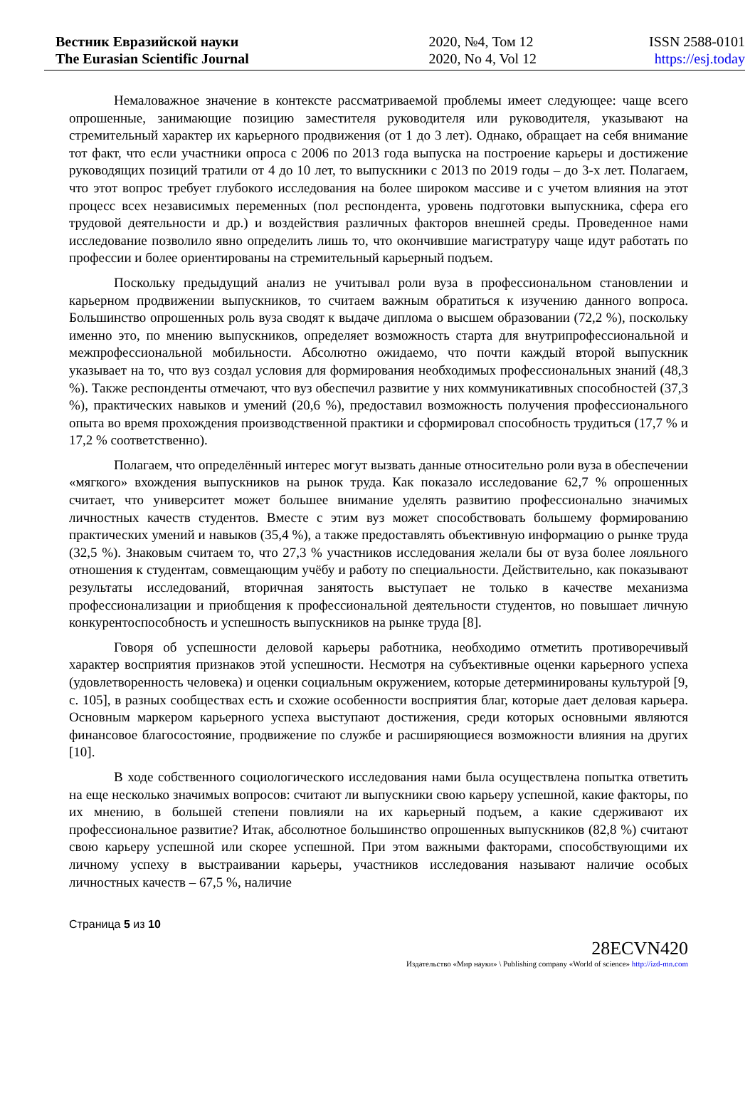Вестник Евразийской науки
The Eurasian Scientific Journal
2020, №4, Том 12
2020, No 4, Vol 12
ISSN 2588-0101
https://esj.today
Немаловажное значение в контексте рассматриваемой проблемы имеет следующее: чаще всего опрошенные, занимающие позицию заместителя руководителя или руководителя, указывают на стремительный характер их карьерного продвижения (от 1 до 3 лет). Однако, обращает на себя внимание тот факт, что если участники опроса с 2006 по 2013 года выпуска на построение карьеры и достижение руководящих позиций тратили от 4 до 10 лет, то выпускники с 2013 по 2019 годы – до 3-х лет. Полагаем, что этот вопрос требует глубокого исследования на более широком массиве и с учетом влияния на этот процесс всех независимых переменных (пол респондента, уровень подготовки выпускника, сфера его трудовой деятельности и др.) и воздействия различных факторов внешней среды. Проведенное нами исследование позволило явно определить лишь то, что окончившие магистратуру чаще идут работать по профессии и более ориентированы на стремительный карьерный подъем.
Поскольку предыдущий анализ не учитывал роли вуза в профессиональном становлении и карьерном продвижении выпускников, то считаем важным обратиться к изучению данного вопроса. Большинство опрошенных роль вуза сводят к выдаче диплома о высшем образовании (72,2 %), поскольку именно это, по мнению выпускников, определяет возможность старта для внутрипрофессиональной и межпрофессиональной мобильности. Абсолютно ожидаемо, что почти каждый второй выпускник указывает на то, что вуз создал условия для формирования необходимых профессиональных знаний (48,3 %). Также респонденты отмечают, что вуз обеспечил развитие у них коммуникативных способностей (37,3 %), практических навыков и умений (20,6 %), предоставил возможность получения профессионального опыта во время прохождения производственной практики и сформировал способность трудиться (17,7 % и 17,2 % соответственно).
Полагаем, что определённый интерес могут вызвать данные относительно роли вуза в обеспечении «мягкого» вхождения выпускников на рынок труда. Как показало исследование 62,7 % опрошенных считает, что университет может большее внимание уделять развитию профессионально значимых личностных качеств студентов. Вместе с этим вуз может способствовать большему формированию практических умений и навыков (35,4 %), а также предоставлять объективную информацию о рынке труда (32,5 %). Знаковым считаем то, что 27,3 % участников исследования желали бы от вуза более лояльного отношения к студентам, совмещающим учёбу и работу по специальности. Действительно, как показывают результаты исследований, вторичная занятость выступает не только в качестве механизма профессионализации и приобщения к профессиональной деятельности студентов, но повышает личную конкурентоспособность и успешность выпускников на рынке труда [8].
Говоря об успешности деловой карьеры работника, необходимо отметить противоречивый характер восприятия признаков этой успешности. Несмотря на субъективные оценки карьерного успеха (удовлетворенность человека) и оценки социальным окружением, которые детерминированы культурой [9, с. 105], в разных сообществах есть и схожие особенности восприятия благ, которые дает деловая карьера. Основным маркером карьерного успеха выступают достижения, среди которых основными являются финансовое благосостояние, продвижение по службе и расширяющиеся возможности влияния на других [10].
В ходе собственного социологического исследования нами была осуществлена попытка ответить на еще несколько значимых вопросов: считают ли выпускники свою карьеру успешной, какие факторы, по их мнению, в большей степени повлияли на их карьерный подъем, а какие сдерживают их профессиональное развитие? Итак, абсолютное большинство опрошенных выпускников (82,8 %) считают свою карьеру успешной или скорее успешной. При этом важными факторами, способствующими их личному успеху в выстраивании карьеры, участников исследования называют наличие особых личностных качеств – 67,5 %, наличие
Страница 5 из 10
28ECVN420
Издательство «Мир науки» \ Publishing company «World of science» http://izd-mn.com